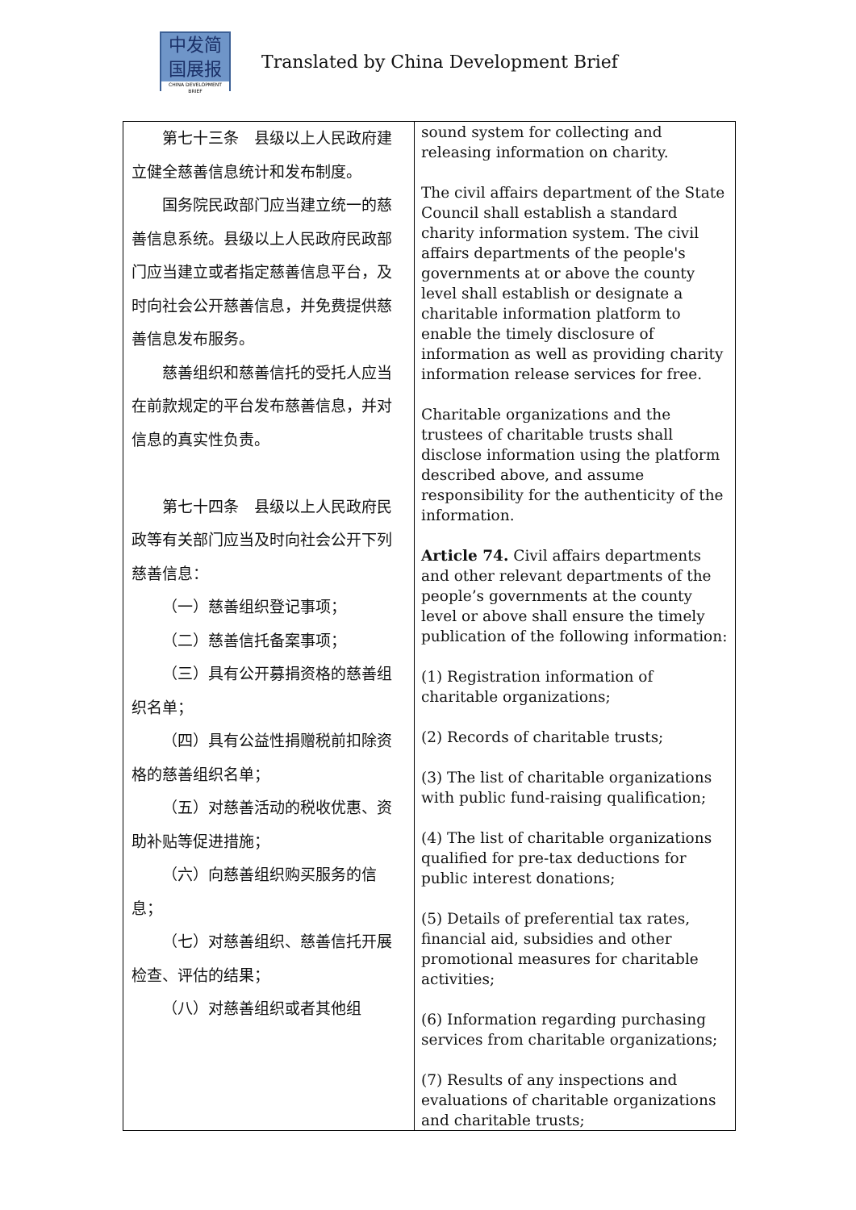中发简
国展报
CHINA DEVELOPMENT BRIEF
Translated by China Development Brief
| 第七十三条 县级以上人民政府建立健全慈善信息统计和发布制度。 国务院民政部门应当建立统一的慈善信息系统。县级以上人民政府民政部门应当建立或者指定慈善信息平台，及时向社会公开慈善信息，并免费提供慈善信息发布服务。 慈善组织和慈善信托的受托人应当在前款规定的平台发布慈善信息，并对信息的真实性负责。 第七十四条 县级以上人民政府民政等有关部门应当及时向社会公开下列慈善信息： （一）慈善组织登记事项； （二）慈善信托备案事项； （三）具有公开募捐资格的慈善组织名单； （四）具有公益性捐赠税前扣除资格的慈善组织名单； （五）对慈善活动的税收优惠、资助补贴等促进措施； （六）向慈善组织购买服务的信息； （七）对慈善组织、慈善信托开展检查、评估的结果； （八）对慈善组织或者其他组 | sound system for collecting and releasing information on charity. The civil affairs department of the State Council shall establish a standard charity information system. The civil affairs departments of the people's governments at or above the county level shall establish or designate a charitable information platform to enable the timely disclosure of information as well as providing charity information release services for free. Charitable organizations and the trustees of charitable trusts shall disclose information using the platform described above, and assume responsibility for the authenticity of the information. Article 74. Civil affairs departments and other relevant departments of the people’s governments at the county level or above shall ensure the timely publication of the following information: (1) Registration information of charitable organizations; (2) Records of charitable trusts; (3) The list of charitable organizations with public fund-raising qualification; (4) The list of charitable organizations qualified for pre-tax deductions for public interest donations; (5) Details of preferential tax rates, financial aid, subsidies and other promotional measures for charitable activities; (6) Information regarding purchasing services from charitable organizations; (7) Results of any inspections and evaluations of charitable organizations and charitable trusts; |